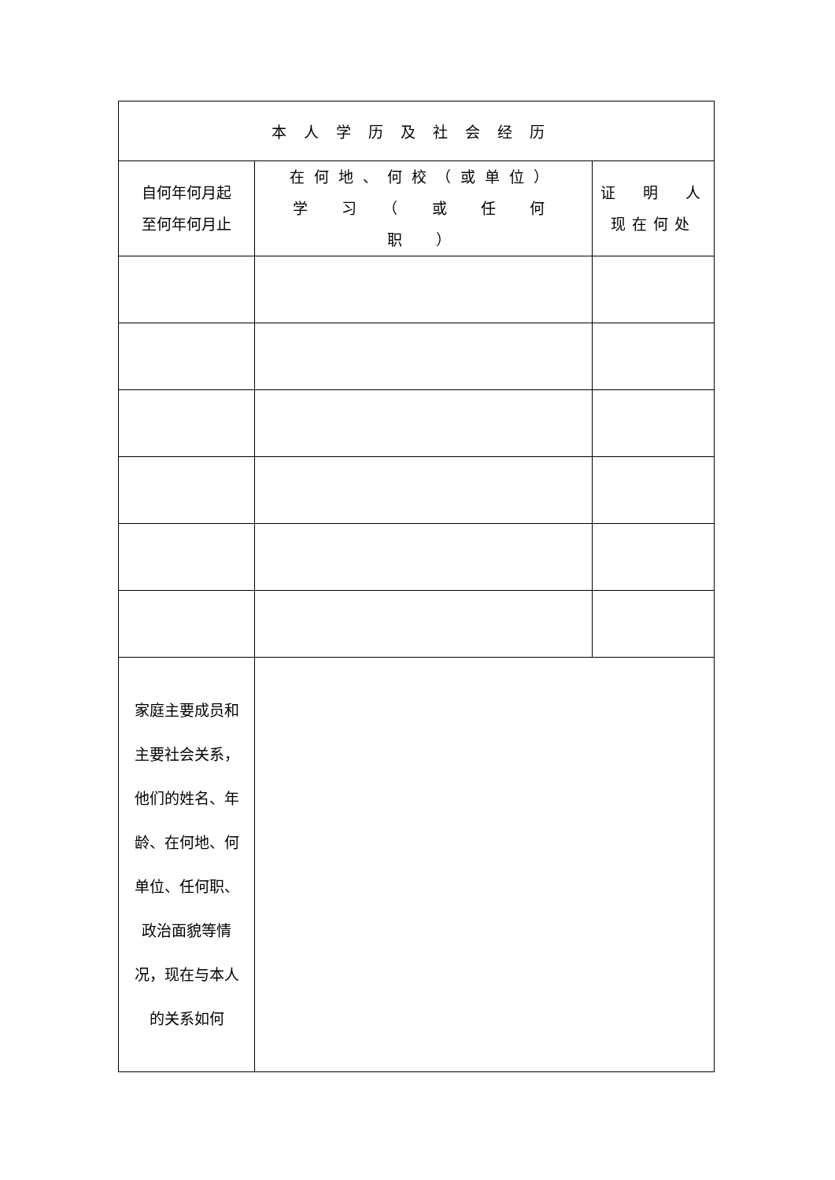| 本人学历及社会经历 | | |
| 自何年何月起 至何年何月止 | 在何地、何校（或单位） 学 习 （ 或 任 何 职 ） | 证 明 人 现在何处 |
| 家庭主要成员和主要社会关系，他们的姓名、年龄、在何地、何单位、任何职、政治面貌等情况，现在与本人的关系如何 | | |